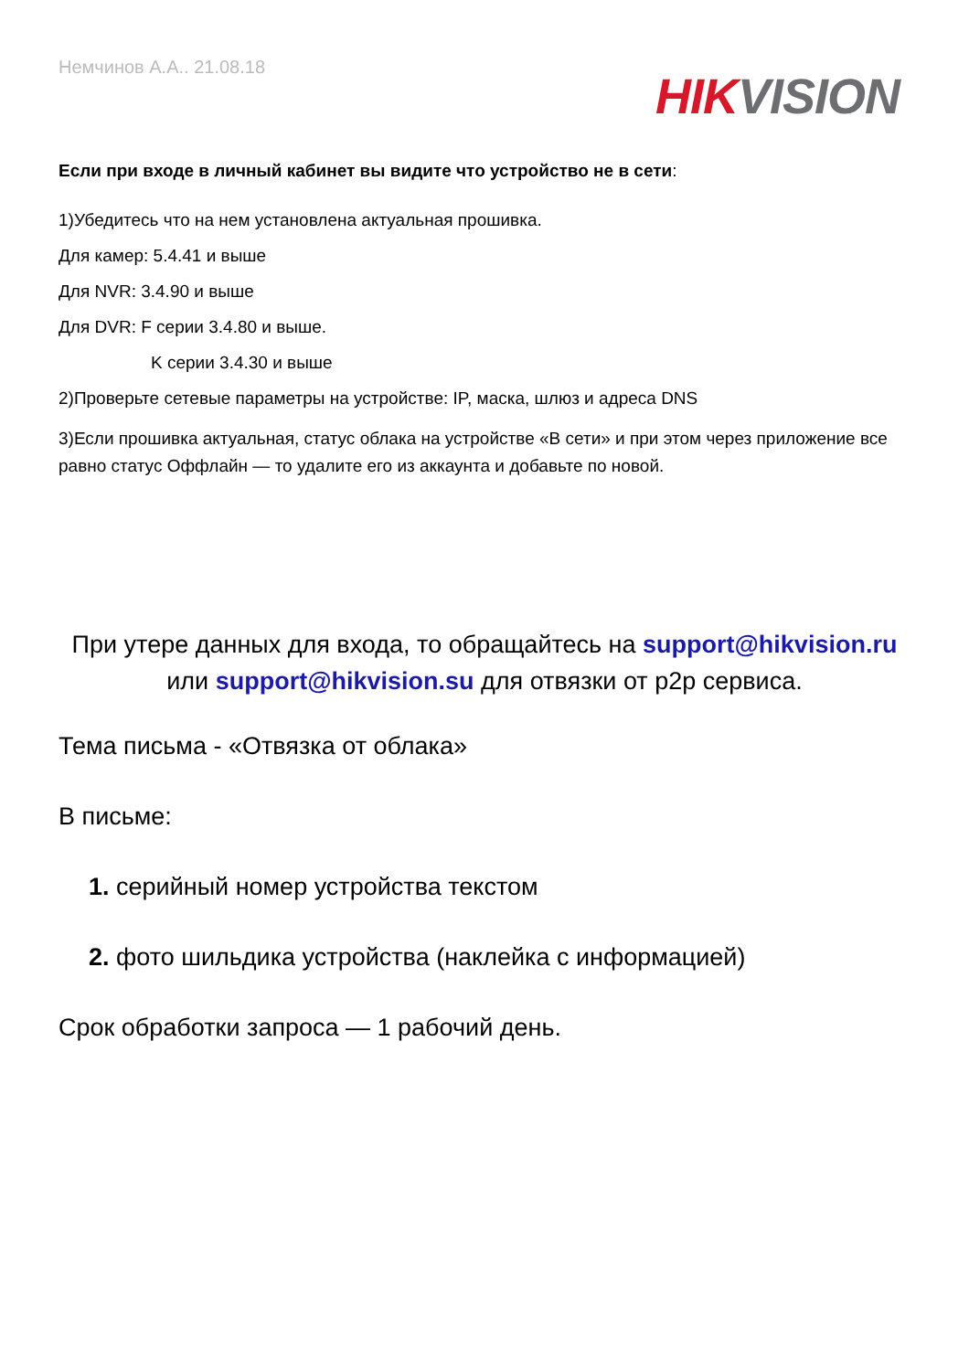Немчинов А.А.. 21.08.18
HIK VISION
Если при входе в личный кабинет вы видите что устройство не в сети:
1)Убедитесь что на нем установлена актуальная прошивка.
Для камер: 5.4.41 и выше
Для NVR: 3.4.90 и выше
Для DVR: F серии 3.4.80 и выше.
K серии 3.4.30 и выше
2)Проверьте сетевые параметры на устройстве: IP, маска, шлюз и адреса DNS
3)Если прошивка актуальная, статус облака на устройстве «В сети» и при этом через приложение все равно статус Оффлайн — то удалите его из аккаунта и добавьте по новой.
При утере данных для входа, то обращайтесь на support@hikvision.ru или support@hikvision.su для отвязки от p2p сервиса.
Тема письма - «Отвязка от облака»
В письме:
1. серийный номер устройства текстом
2. фото шильдика устройства (наклейка с информацией)
Срок обработки запроса — 1 рабочий день.